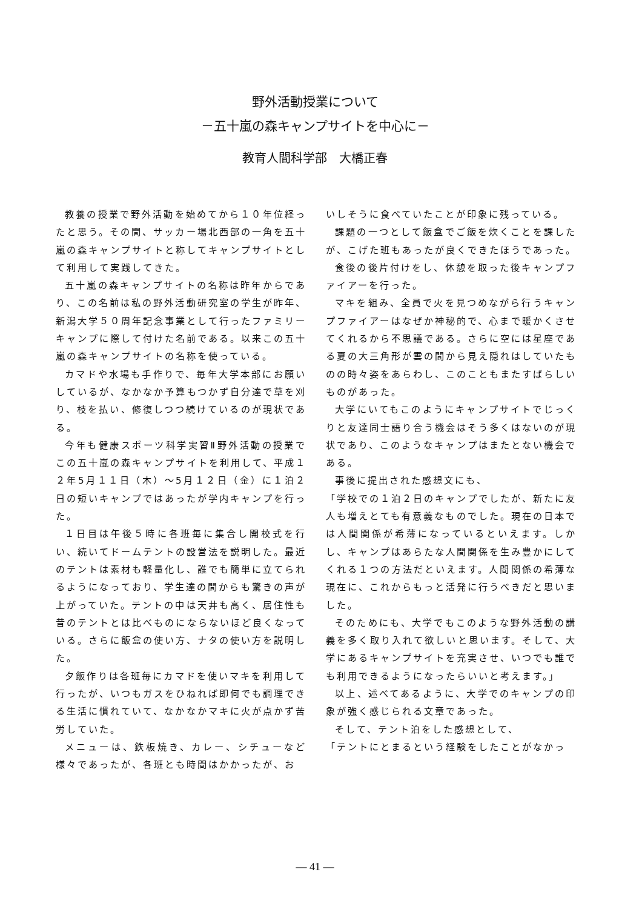野外活動授業について
－五十嵐の森キャンプサイトを中心に－
教育人間科学部　大橋正春
教養の授業で野外活動を始めてから１０年位経ったと思う。その間、サッカー場北西部の一角を五十嵐の森キャンプサイトと称してキャンプサイトとして利用して実践してきた。
五十嵐の森キャンプサイトの名称は昨年からであり、この名前は私の野外活動研究室の学生が昨年、新潟大学５０周年記念事業として行ったファミリーキャンプに際して付けた名前である。以来この五十嵐の森キャンプサイトの名称を使っている。
カマドや水場も手作りで、毎年大学本部にお願いしているが、なかなか予算もつかず自分達で草を刈り、枝を払い、修復しつつ続けているのが現状である。
今年も健康スポーツ科学実習Ⅱ野外活動の授業でこの五十嵐の森キャンプサイトを利用して、平成１２年5月１１日（木）～5月１２日（金）に１泊２日の短いキャンプではあったが学内キャンプを行った。
１日目は午後５時に各班毎に集合し開校式を行い、続いてドームテントの設営法を説明した。最近のテントは素材も軽量化し、誰でも簡単に立てられるようになっており、学生達の間からも驚きの声が上がっていた。テントの中は天井も高く、居住性も昔のテントとは比べものにならないほど良くなっている。さらに飯盒の使い方、ナタの使い方を説明した。
夕飯作りは各班毎にカマドを使いマキを利用して行ったが、いつもガスをひねれば即何でも調理できる生活に慣れていて、なかなかマキに火が点かず苦労していた。
メニューは、鉄板焼き、カレー、シチューなど様々であったが、各班とも時間はかかったが、お
いしそうに食べていたことが印象に残っている。
課題の一つとして飯盒でご飯を炊くことを課したが、こげた班もあったが良くできたほうであった。
食後の後片付けをし、休憩を取った後キャンプファイアーを行った。
マキを組み、全員で火を見つめながら行うキャンプファイアーはなぜか神秘的で、心まで暖かくさせてくれるから不思議である。さらに空には星座である夏の大三角形が雲の間から見え隠れはしていたものの時々姿をあらわし、このこともまたすばらしいものがあった。
大学にいてもこのようにキャンプサイトでじっくりと友達同士語り合う機会はそう多くはないのが現状であり、このようなキャンプはまたとない機会である。
事後に提出された感想文にも、
「学校での１泊２日のキャンプでしたが、新たに友人も増えとても有意義なものでした。現在の日本では人間関係が希薄になっているといえます。しかし、キャンプはあらたな人間関係を生み豊かにしてくれる１つの方法だといえます。人間関係の希薄な現在に、これからもっと活発に行うべきだと思いました。
そのためにも、大学でもこのような野外活動の講義を多く取り入れて欲しいと思います。そして、大学にあるキャンプサイトを充実させ、いつでも誰でも利用できるようになったらいいと考えます。」
以上、述べてあるように、大学でのキャンプの印象が強く感じられる文章であった。
そして、テント泊をした感想として、
「テントにとまるという経験をしたことがなかっ
— 41 —